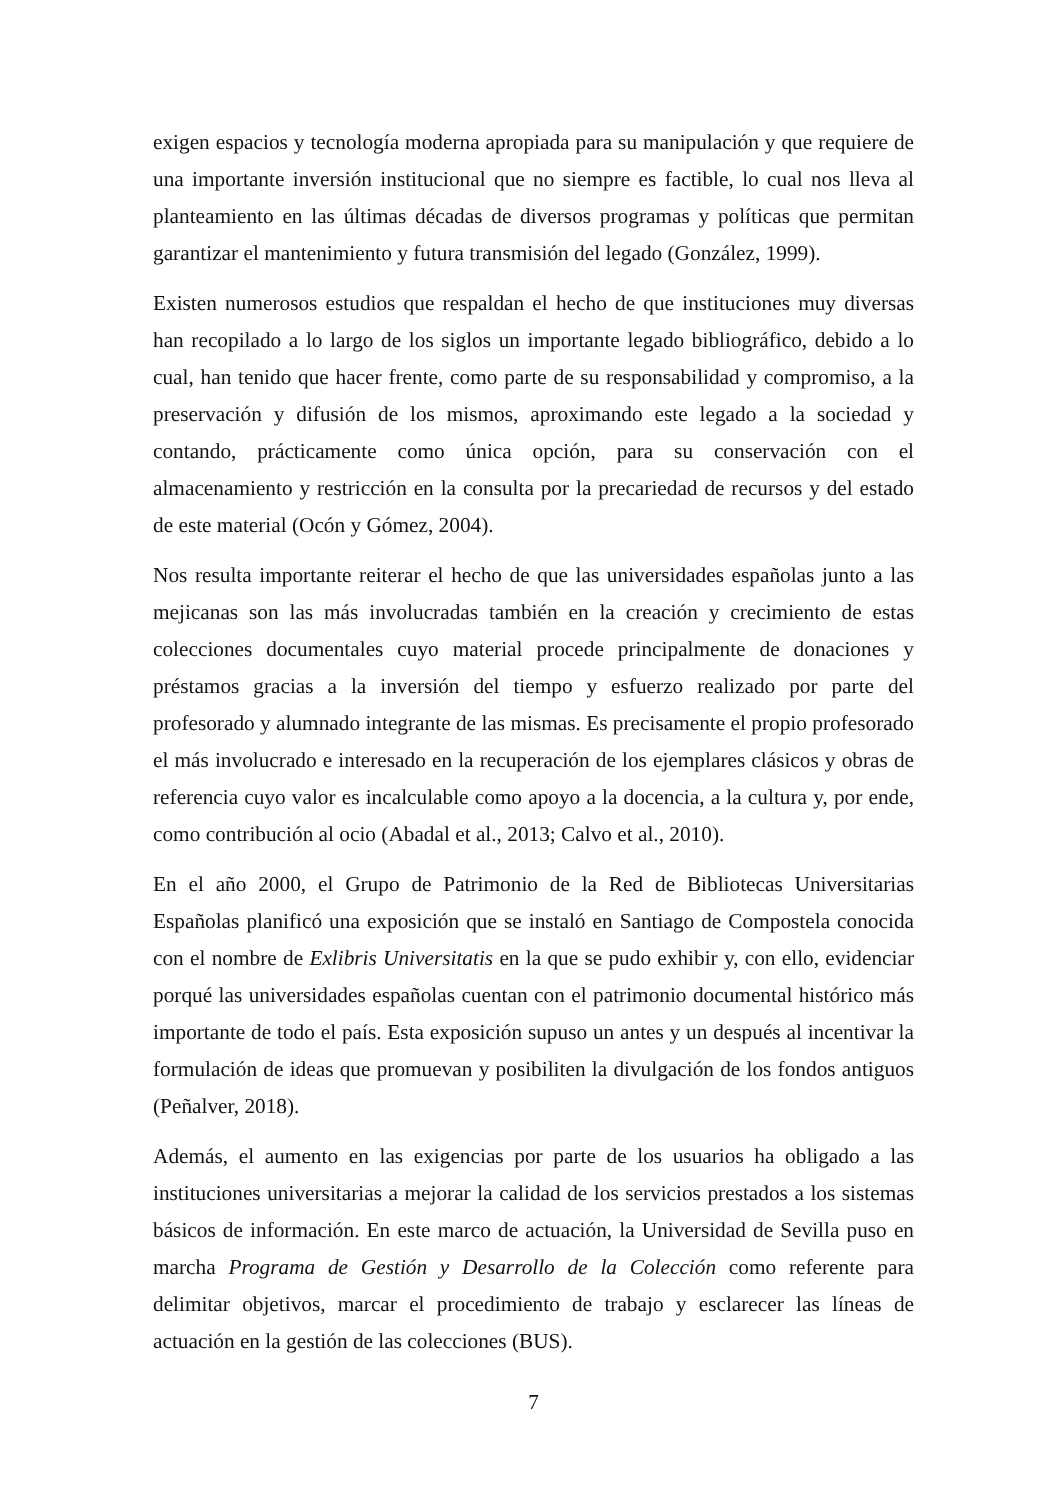exigen espacios y tecnología moderna apropiada para su manipulación y que requiere de una importante inversión institucional que no siempre es factible, lo cual nos lleva al planteamiento en las últimas décadas de diversos programas y políticas que permitan garantizar el mantenimiento y futura transmisión del legado (González, 1999).
Existen numerosos estudios que respaldan el hecho de que instituciones muy diversas han recopilado a lo largo de los siglos un importante legado bibliográfico, debido a lo cual, han tenido que hacer frente, como parte de su responsabilidad y compromiso, a la preservación y difusión de los mismos, aproximando este legado a la sociedad y contando, prácticamente como única opción, para su conservación con el almacenamiento y restricción en la consulta por la precariedad de recursos y del estado de este material (Ocón y Gómez, 2004).
Nos resulta importante reiterar el hecho de que las universidades españolas junto a las mejicanas son las más involucradas también en la creación y crecimiento de estas colecciones documentales cuyo material procede principalmente de donaciones y préstamos gracias a la inversión del tiempo y esfuerzo realizado por parte del profesorado y alumnado integrante de las mismas. Es precisamente el propio profesorado el más involucrado e interesado en la recuperación de los ejemplares clásicos y obras de referencia cuyo valor es incalculable como apoyo a la docencia, a la cultura y, por ende, como contribución al ocio (Abadal et al., 2013; Calvo et al., 2010).
En el año 2000, el Grupo de Patrimonio de la Red de Bibliotecas Universitarias Españolas planificó una exposición que se instaló en Santiago de Compostela conocida con el nombre de Exlibris Universitatis en la que se pudo exhibir y, con ello, evidenciar porqué las universidades españolas cuentan con el patrimonio documental histórico más importante de todo el país. Esta exposición supuso un antes y un después al incentivar la formulación de ideas que promuevan y posibiliten la divulgación de los fondos antiguos (Peñalver, 2018).
Además, el aumento en las exigencias por parte de los usuarios ha obligado a las instituciones universitarias a mejorar la calidad de los servicios prestados a los sistemas básicos de información. En este marco de actuación, la Universidad de Sevilla puso en marcha Programa de Gestión y Desarrollo de la Colección como referente para delimitar objetivos, marcar el procedimiento de trabajo y esclarecer las líneas de actuación en la gestión de las colecciones (BUS).
7